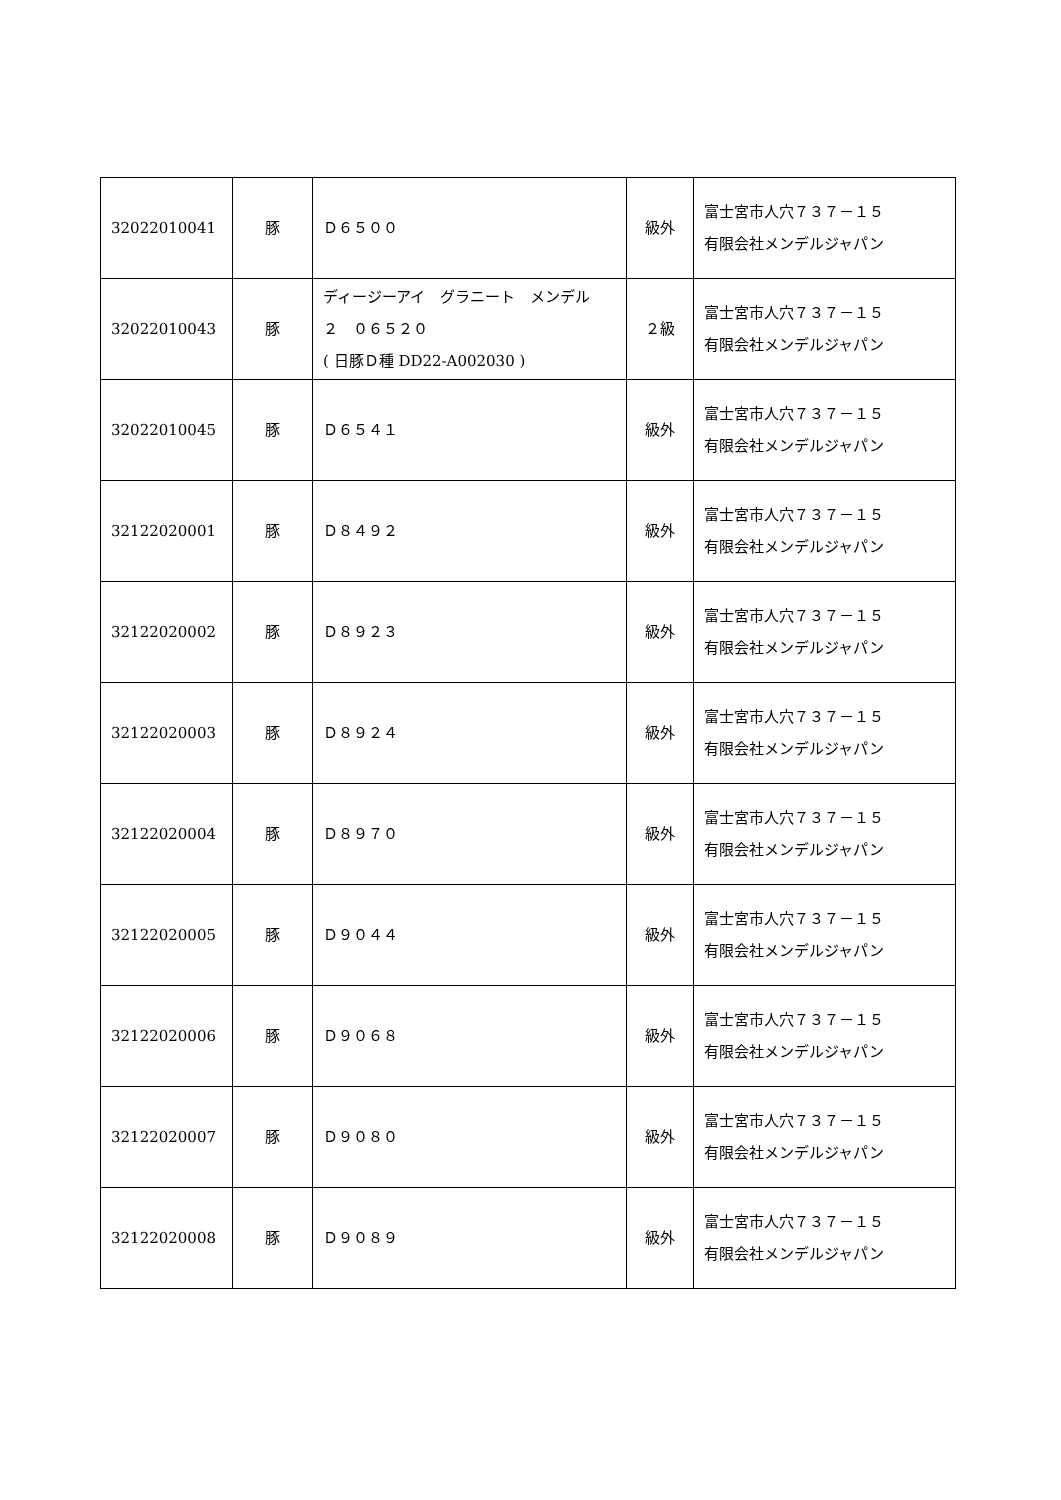| 32022010041 | 豚 | Ｄ６５００ | 級外 | 富士宮市人穴７３７－１５ 有限会社メンデルジャパン |
| 32022010043 | 豚 | ディージーアイ グラニート メンデル ２ ０６５２０ ( 日豚Ｄ種 DD22-A002030 ) | ２級 | 富士宮市人穴７３７－１５ 有限会社メンデルジャパン |
| 32022010045 | 豚 | Ｄ６５４１ | 級外 | 富士宮市人穴７３７－１５ 有限会社メンデルジャパン |
| 32122020001 | 豚 | Ｄ８４９２ | 級外 | 富士宮市人穴７３７－１５ 有限会社メンデルジャパン |
| 32122020002 | 豚 | Ｄ８９２３ | 級外 | 富士宮市人穴７３７－１５ 有限会社メンデルジャパン |
| 32122020003 | 豚 | Ｄ８９２４ | 級外 | 富士宮市人穴７３７－１５ 有限会社メンデルジャパン |
| 32122020004 | 豚 | Ｄ８９７０ | 級外 | 富士宮市人穴７３７－１５ 有限会社メンデルジャパン |
| 32122020005 | 豚 | Ｄ９０４４ | 級外 | 富士宮市人穴７３７－１５ 有限会社メンデルジャパン |
| 32122020006 | 豚 | Ｄ９０６８ | 級外 | 富士宮市人穴７３７－１５ 有限会社メンデルジャパン |
| 32122020007 | 豚 | Ｄ９０８０ | 級外 | 富士宮市人穴７３７－１５ 有限会社メンデルジャパン |
| 32122020008 | 豚 | Ｄ９０８９ | 級外 | 富士宮市人穴７３７－１５ 有限会社メンデルジャパン |